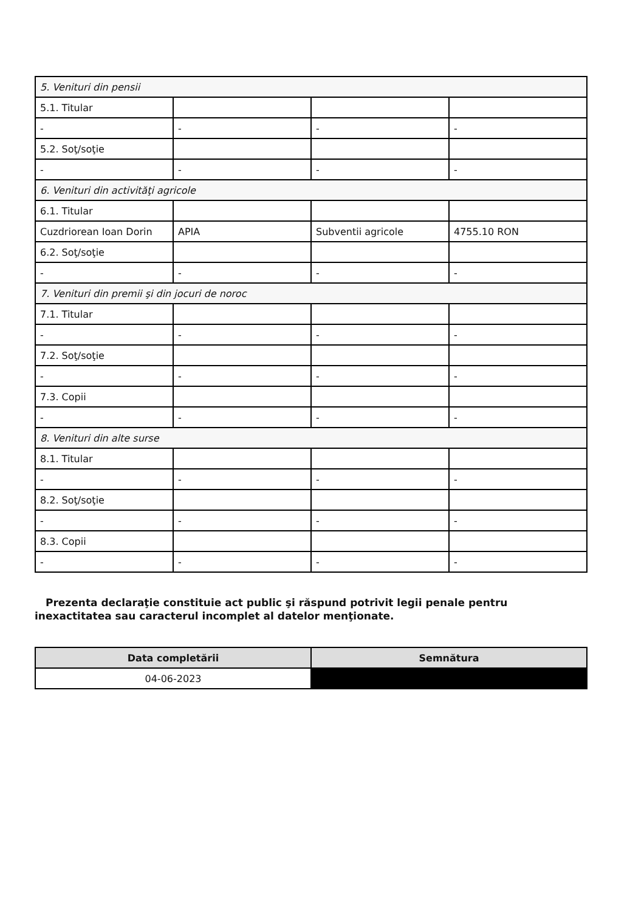| 5. Venituri din pensii | | | |
| 5.1. Titular | | | |
| - | - | - | - |
| 5.2. Soţ/soţie | | | |
| - | - | - | - |
| 6. Venituri din activităţi agricole | | | |
| 6.1. Titular | | | |
| Cuzdriorean Ioan Dorin | APIA | Subventii agricole | 4755.10 RON |
| 6.2. Soţ/soţie | | | |
| - | - | - | - |
| 7. Venituri din premii şi din jocuri de noroc | | | |
| 7.1. Titular | | | |
| - | - | - | - |
| 7.2. Soţ/soţie | | | |
| - | - | - | - |
| 7.3. Copii | | | |
| - | - | - | - |
| 8. Venituri din alte surse | | | |
| 8.1. Titular | | | |
| - | - | - | - |
| 8.2. Soţ/soţie | | | |
| - | - | - | - |
| 8.3. Copii | | | |
| - | - | - | - |
Prezenta declaraţie constituie act public şi răspund potrivit legii penale pentru inexactitatea sau caracterul incomplet al datelor menţionate.
| Data completării | Semnătura |
| --- | --- |
| 04-06-2023 | |